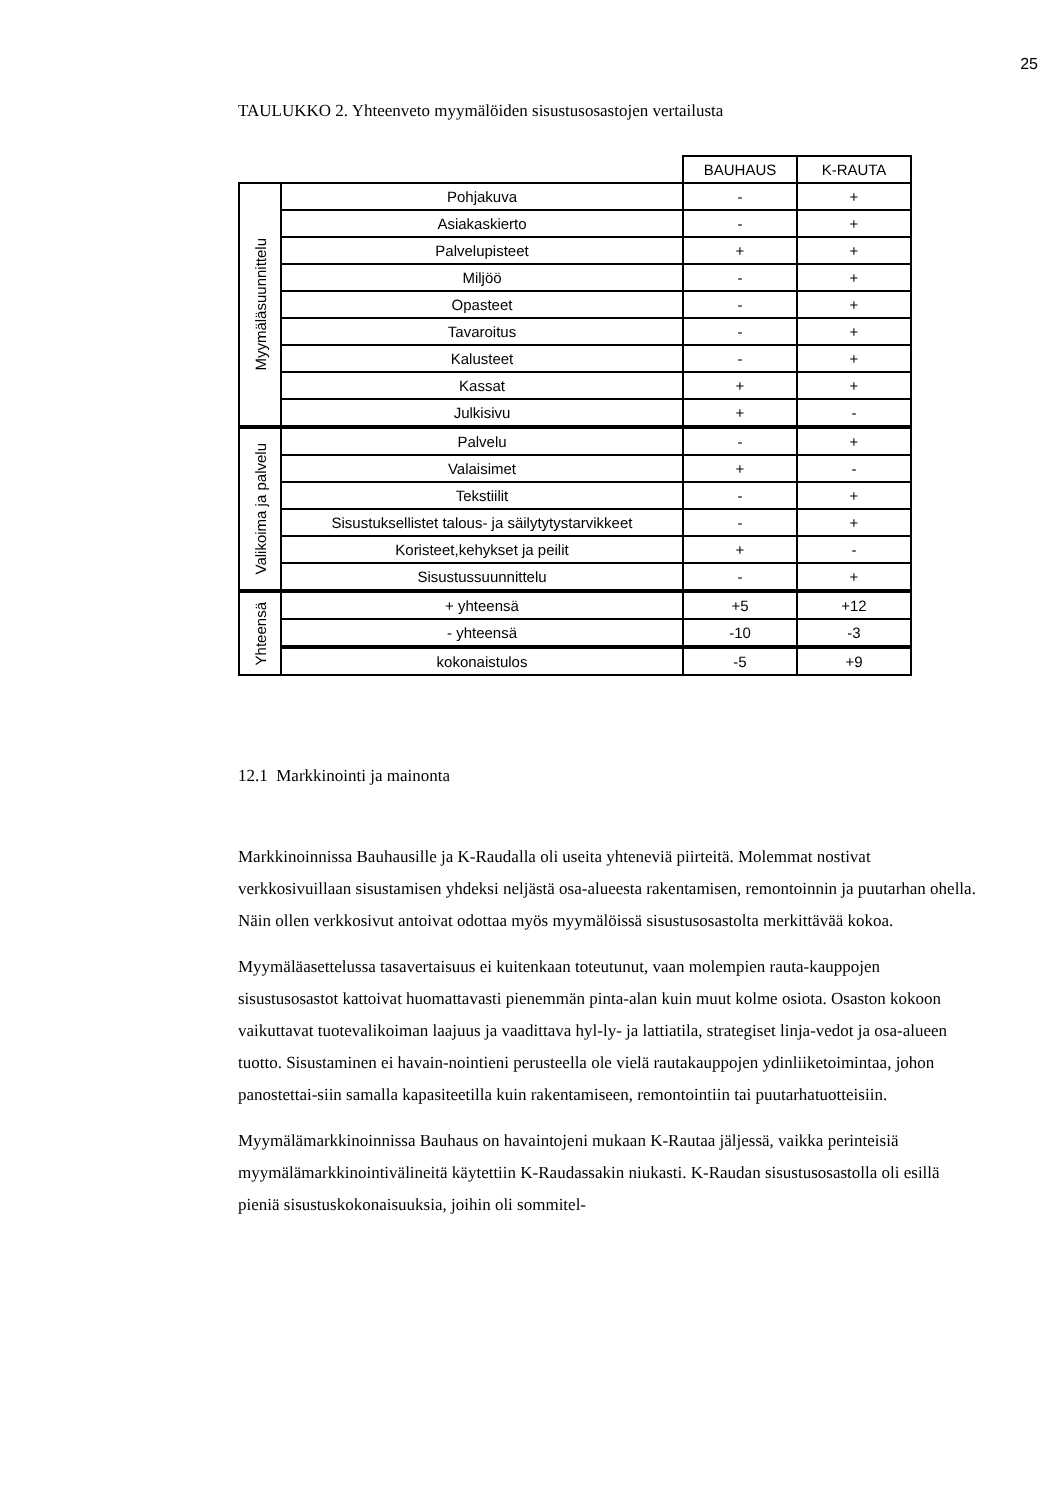25
TAULUKKO 2. Yhteenveto myymälöiden sisustusosastojen vertailusta
| | | BAUHAUS | K-RAUTA |
| --- | --- | --- | --- |
| Myymäläsuunnittelu | Pohjakuva | - | + |
| | Asiakaskierto | - | + |
| | Palvelupisteet | + | + |
| | Miljöö | - | + |
| | Opasteet | - | + |
| | Tavaroitus | - | + |
| | Kalusteet | - | + |
| | Kassat | + | + |
| | Julkisivu | + | - |
| Valikoima ja palvelu | Palvelu | - | + |
| | Valaisimet | + | - |
| | Tekstiilit | - | + |
| | Sisustuksellistet talous- ja säilytytystarvikkeet | - | + |
| | Koristeet,kehykset ja peilit | + | - |
| | Sisustussuunnittelu | - | + |
| Yhteensä | + yhteensä | +5 | +12 |
| | - yhteensä | -10 | -3 |
| | kokonaistulos | -5 | +9 |
12.1 Markkinointi ja mainonta
Markkinoinnissa Bauhausille ja K-Raudalla oli useita yhteneviä piirteitä. Molemmat nostivat verkkosivuillaan sisustamisen yhdeksi neljästä osa-alueesta rakentamisen, remontoinnin ja puutarhan ohella. Näin ollen verkkosivut antoivat odottaa myös myymälöissä sisustusosastolta merkittävää kokoa.
Myymäläasettelussa tasavertaisuus ei kuitenkaan toteutunut, vaan molempien rauta-kauppojen sisustusosastot kattoivat huomattavasti pienemmän pinta-alan kuin muut kolme osiota. Osaston kokoon vaikuttavat tuotevalikoiman laajuus ja vaadittava hyl-ly- ja lattiatila, strategiset linja-vedot ja osa-alueen tuotto. Sisustaminen ei havain-nointieni perusteella ole vielä rautakauppojen ydinliiketoimintaa, johon panostettai-siin samalla kapasiteetilla kuin rakentamiseen, remontointiin tai puutarhatuotteisiin.
Myymälämarkkinoinnissa Bauhaus on havaintojeni mukaan K-Rautaa jäljessä, vaikka perinteisiä myymälämarkkinointivälineitä käytettiin K-Raudassakin niukasti. K-Raudan sisustusosastolla oli esillä pieniä sisustuskokonaisuuksia, joihin oli sommitel-